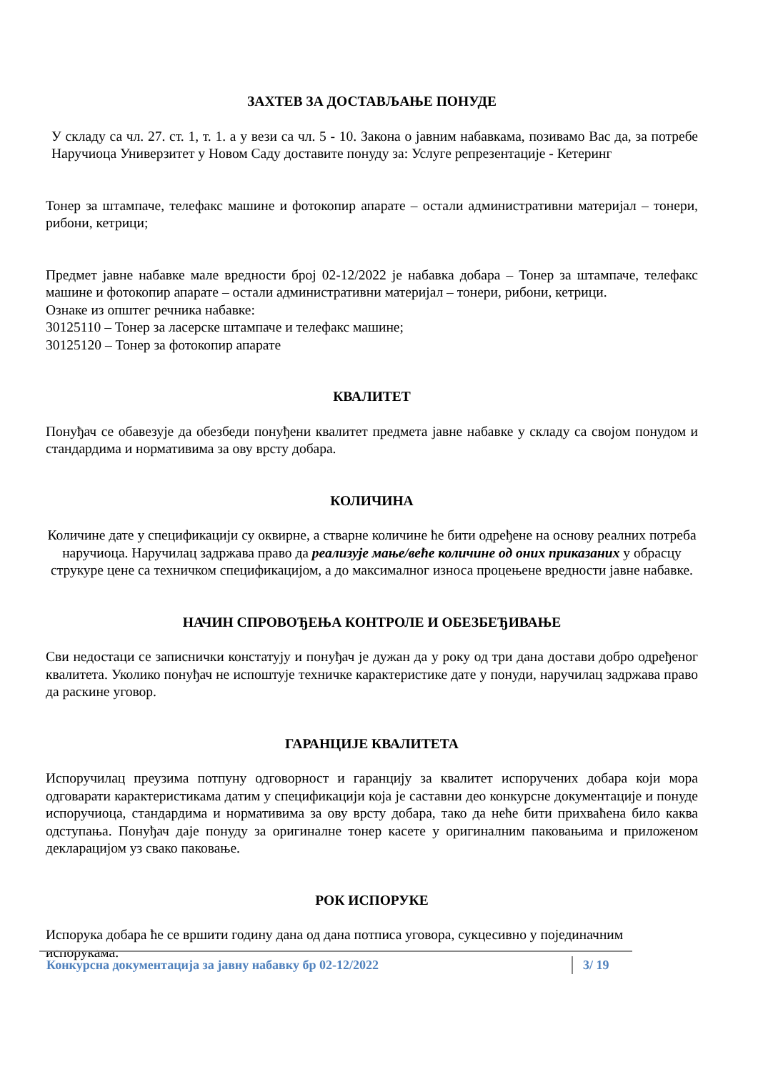ЗАХТЕВ ЗА ДОСТАВЉАЊЕ ПОНУДЕ
У складу са чл. 27. ст. 1, т. 1. а у вези са чл. 5 - 10. Закона о јавним набавкама, позивамо Вас да, за потребе Наручиоца Универзитет у Новом Саду доставите понуду за: Услуге репрезентације - Кетеринг
Тонер за штампаче, телефакс машине и фотокопир апарате – остали административни материјал – тонери, рибони, кетрици;
Предмет јавне набавке мале вредности број 02-12/2022 је набавка добара – Тонер за штампаче, телефакс машине и фотокопир апарате – остали административни материјал – тонери, рибони, кетрици.
Ознаке из општег речника набавке:
30125110 – Тонер за ласерске штампаче и телефакс машине;
30125120 – Тонер за фотокопир апарате
КВАЛИТЕТ
Понуђач се обавезује да обезбеди понуђени квалитет предмета јавне набавке у складу са својом понудом и стандардима и нормативима за ову врсту добара.
КОЛИЧИНА
Количине дате у спецификацији су оквирне, а стварне количине ће бити одређене на основу реалних потреба наручиоца. Наручилац задржава право да реализује мање/веће количине од оних приказаних у обрасцу струкуре цене са техничком спецификацијом, а до максималног износа процењене вредности јавне набавке.
НАЧИН СПРОВОЂЕЊА КОНТРОЛЕ И ОБЕЗБЕЂИВАЊЕ
Сви недостаци се записнички констатују и понуђач је дужан да у року од три дана достави добро одређеног квалитета. Уколико понуђач не испоштује техничке карактеристике дате у понуди, наручилац задржава право да раскине уговор.
ГАРАНЦИЈЕ КВАЛИТЕТА
Испоручилац преузима потпуну одговорност и гаранцију за квалитет испоручених добара који мора одговарати карактеристикама датим у спецификацији која је саставни део конкурсне документације и понуде испоручиоца, стандардима и нормативима за ову врсту добара, тако да неће бити прихваћена било каква одступања. Понуђач даје понуду за оригиналне тонер касете у оригиналним паковањима и приложеном декларацијом уз свако паковање.
РОК ИСПОРУКЕ
Испорука добара ће се вршити годину дана од дана потписа уговора, сукцесивно у појединачним испорукама.
Конкурсна документација за јавну набавку бр 02-12/2022 3/ 19